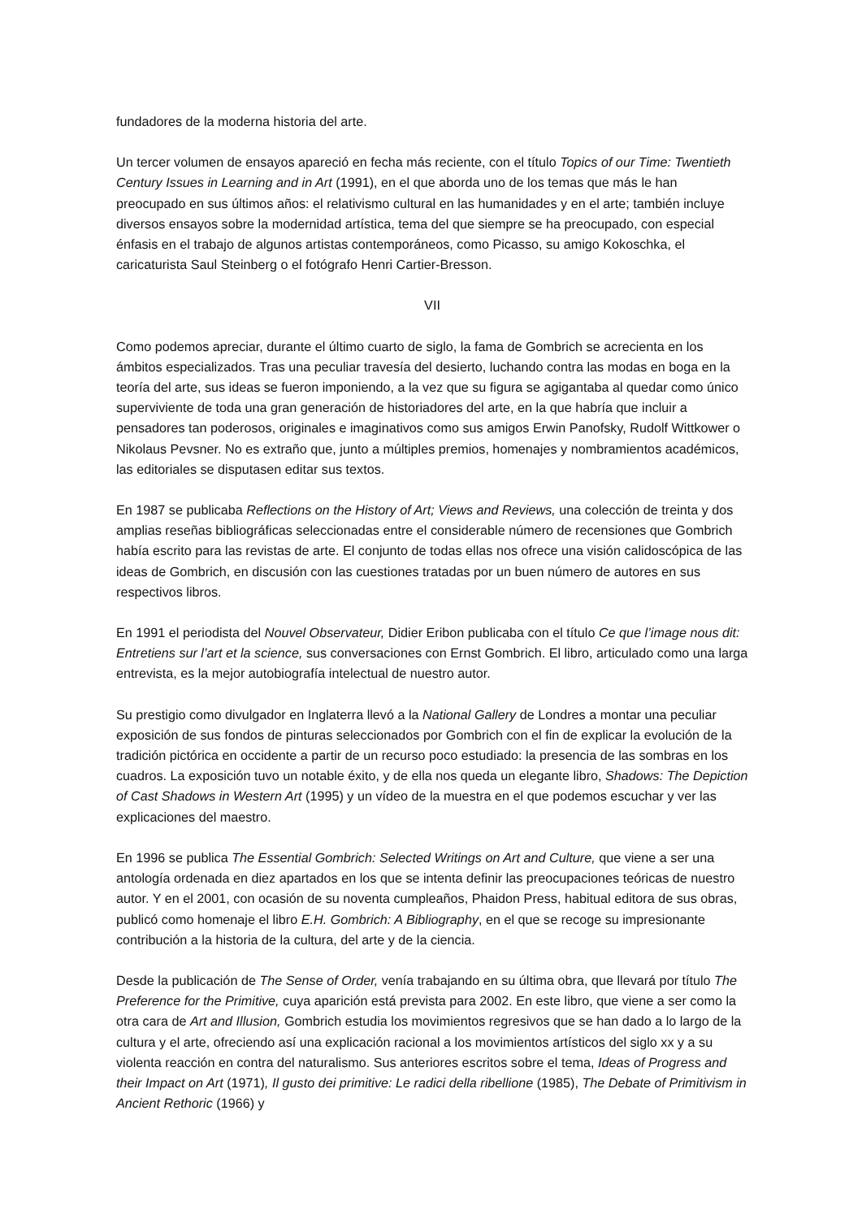fundadores de la moderna historia del arte.
Un tercer volumen de ensayos apareció en fecha más reciente, con el título Topics of our Time: Twentieth Century Issues in Learning and in Art (1991), en el que aborda uno de los temas que más le han preocupado en sus últimos años: el relativismo cultural en las humanidades y en el arte; también incluye diversos ensayos sobre la modernidad artística, tema del que siempre se ha preocupado, con especial énfasis en el trabajo de algunos artistas contemporáneos, como Picasso, su amigo Kokoschka, el caricaturista Saul Steinberg o el fotógrafo Henri Cartier-Bresson.
VII
Como podemos apreciar, durante el último cuarto de siglo, la fama de Gombrich se acrecienta en los ámbitos especializados. Tras una peculiar travesía del desierto, luchando contra las modas en boga en la teoría del arte, sus ideas se fueron imponiendo, a la vez que su figura se agigantaba al quedar como único superviviente de toda una gran generación de historiadores del arte, en la que habría que incluir a pensadores tan poderosos, originales e imaginativos como sus amigos Erwin Panofsky, Rudolf Wittkower o Nikolaus Pevsner. No es extraño que, junto a múltiples premios, homenajes y nombramientos académicos, las editoriales se disputasen editar sus textos.
En 1987 se publicaba Reflections on the History of Art; Views and Reviews, una colección de treinta y dos amplias reseñas bibliográficas seleccionadas entre el considerable número de recensiones que Gombrich había escrito para las revistas de arte. El conjunto de todas ellas nos ofrece una visión calidoscópica de las ideas de Gombrich, en discusión con las cuestiones tratadas por un buen número de autores en sus respectivos libros.
En 1991 el periodista del Nouvel Observateur, Didier Eribon publicaba con el título Ce que l’image nous dit: Entretiens sur l’art et la science, sus conversaciones con Ernst Gombrich. El libro, articulado como una larga entrevista, es la mejor autobiografía intelectual de nuestro autor.
Su prestigio como divulgador en Inglaterra llevó a la National Gallery de Londres a montar una peculiar exposición de sus fondos de pinturas seleccionados por Gombrich con el fin de explicar la evolución de la tradición pictórica en occidente a partir de un recurso poco estudiado: la presencia de las sombras en los cuadros. La exposición tuvo un notable éxito, y de ella nos queda un elegante libro, Shadows: The Depiction of Cast Shadows in Western Art (1995) y un vídeo de la muestra en el que podemos escuchar y ver las explicaciones del maestro.
En 1996 se publica The Essential Gombrich: Selected Writings on Art and Culture, que viene a ser una antología ordenada en diez apartados en los que se intenta definir las preocupaciones teóricas de nuestro autor. Y en el 2001, con ocasión de su noventa cumpleaños, Phaidon Press, habitual editora de sus obras, publicó como homenaje el libro E.H. Gombrich: A Bibliography, en el que se recoge su impresionante contribución a la historia de la cultura, del arte y de la ciencia.
Desde la publicación de The Sense of Order, venía trabajando en su última obra, que llevará por título The Preference for the Primitive, cuya aparición está prevista para 2002. En este libro, que viene a ser como la otra cara de Art and Illusion, Gombrich estudia los movimientos regresivos que se han dado a lo largo de la cultura y el arte, ofreciendo así una explicación racional a los movimientos artísticos del siglo xx y a su violenta reacción en contra del naturalismo. Sus anteriores escritos sobre el tema, Ideas of Progress and their Impact on Art (1971), Il gusto dei primitive: Le radici della ribellione (1985), The Debate of Primitivism in Ancient Rethoric (1966) y